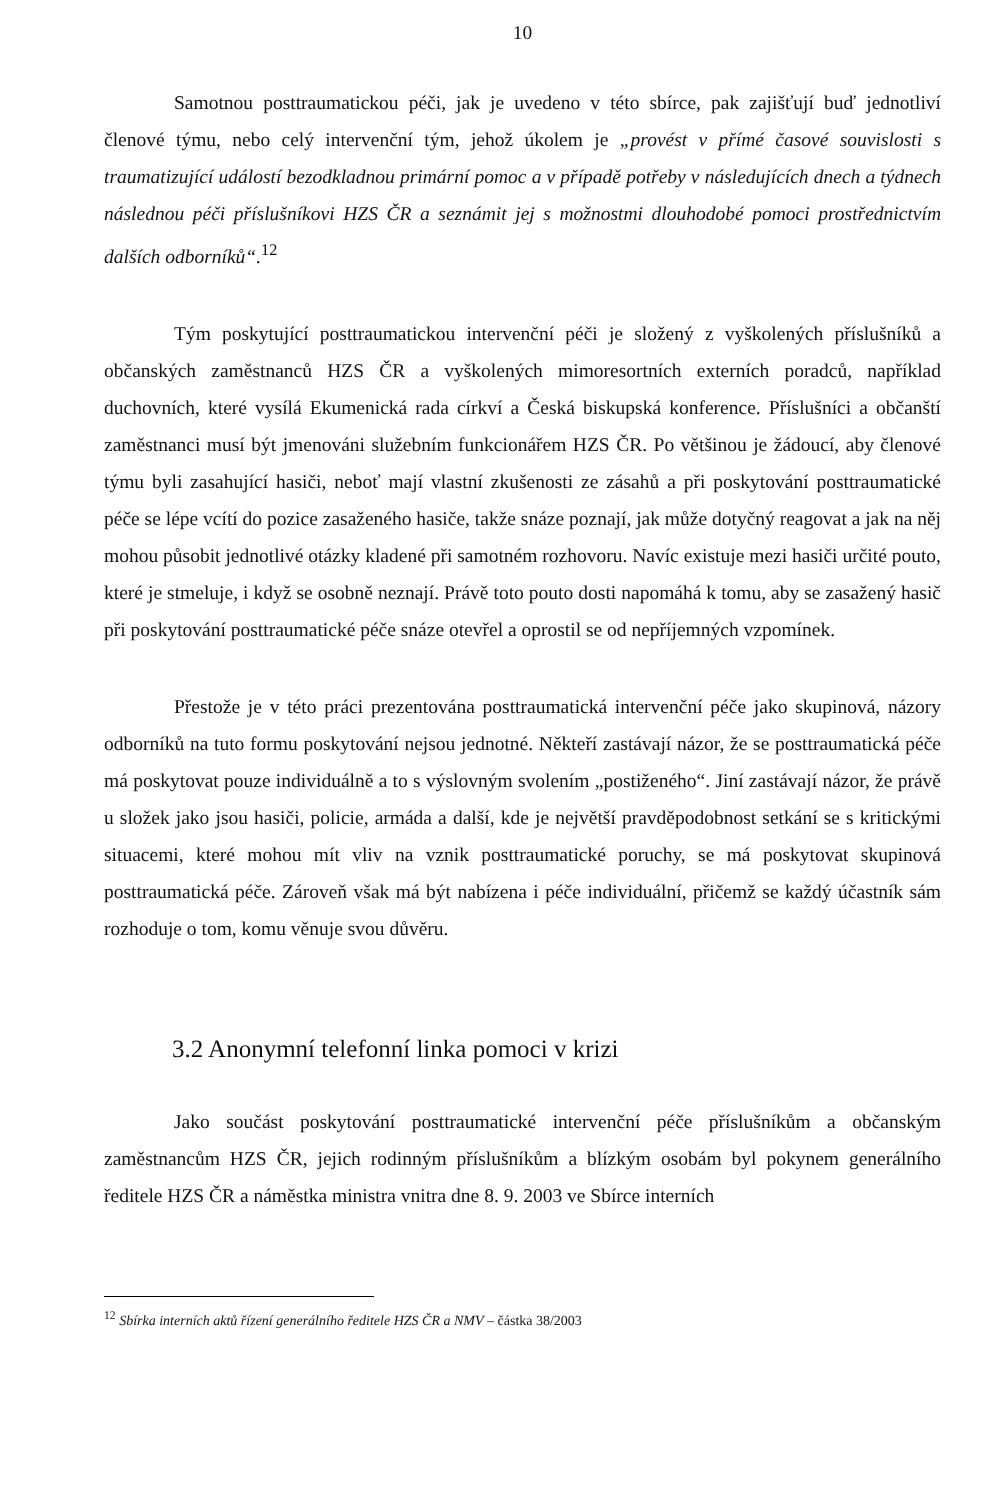10
Samotnou posttraumatickou péči, jak je uvedeno v této sbírce, pak zajišťují buď jednotliví členové týmu, nebo celý intervenční tým, jehož úkolem je „provést v přímé časové souvislosti s traumatizující událostí bezodkladnou primární pomoc a v případě potřeby v následujících dnech a týdnech následnou péči příslušníkovi HZS ČR a seznámit jej s možnostmi dlouhodobé pomoci prostřednictvím dalších odborníků“.<sup>12</sup>
Tým poskytující posttraumatickou intervenční péči je složený z vyškolených příslušníků a občanských zaměstnanců HZS ČR a vyškolených mimoresortních externích poradců, například duchovních, které vysílá Ekumenická rada církví a Česká biskupská konference. Příslušníci a občanští zaměstnanci musí být jmenováni služebním funkcionářem HZS ČR. Po většinou je žádoucí, aby členové týmu byli zasahující hasiči, neboť mají vlastní zkušenosti ze zásahů a při poskytování posttraumatické péče se lépe vcítí do pozice zasaženého hasiče, takže snáze poznají, jak může dotyčný reagovat a jak na něj mohou působit jednotlivé otázky kladené při samotném rozhovoru. Navíc existuje mezi hasiči určité pouto, které je stmeluje, i když se osobně neznají. Právě toto pouto dosti napomáhá k tomu, aby se zasažený hasič při poskytování posttraumatické péče snáze otevřel a oprostil se od nepříjemných vzpomínek.
Přestože je v této práci prezentována posttraumatická intervenční péče jako skupinová, názory odborníků na tuto formu poskytování nejsou jednotné. Někteří zastávají názor, že se posttraumatická péče má poskytovat pouze individuálně a to s výslovným svolením „postiženého“. Jiní zastávají názor, že právě u složek jako jsou hasiči, policie, armáda a další, kde je největší pravděpodobnost setkání se s kritickými situacemi, které mohou mít vliv na vznik posttraumatické poruchy, se má poskytovat skupinová posttraumatická péče. Zároveň však má být nabízena i péče individuální, přičemž se každý účastník sám rozhoduje o tom, komu věnuje svou důvěru.
3.2 Anonymní telefonní linka pomoci v krizi
Jako součást poskytování posttraumatické intervenční péče příslušníkům a občanským zaměstnancům HZS ČR, jejich rodinným příslušníkům a blízkým osobám byl pokynem generálního ředitele HZS ČR a náměstka ministra vnitra dne 8. 9. 2003 ve Sbírce interních
<sup>12</sup> Sbírka interních aktů řízení generálního ředitele HZS ČR a NMV – částka 38/2003